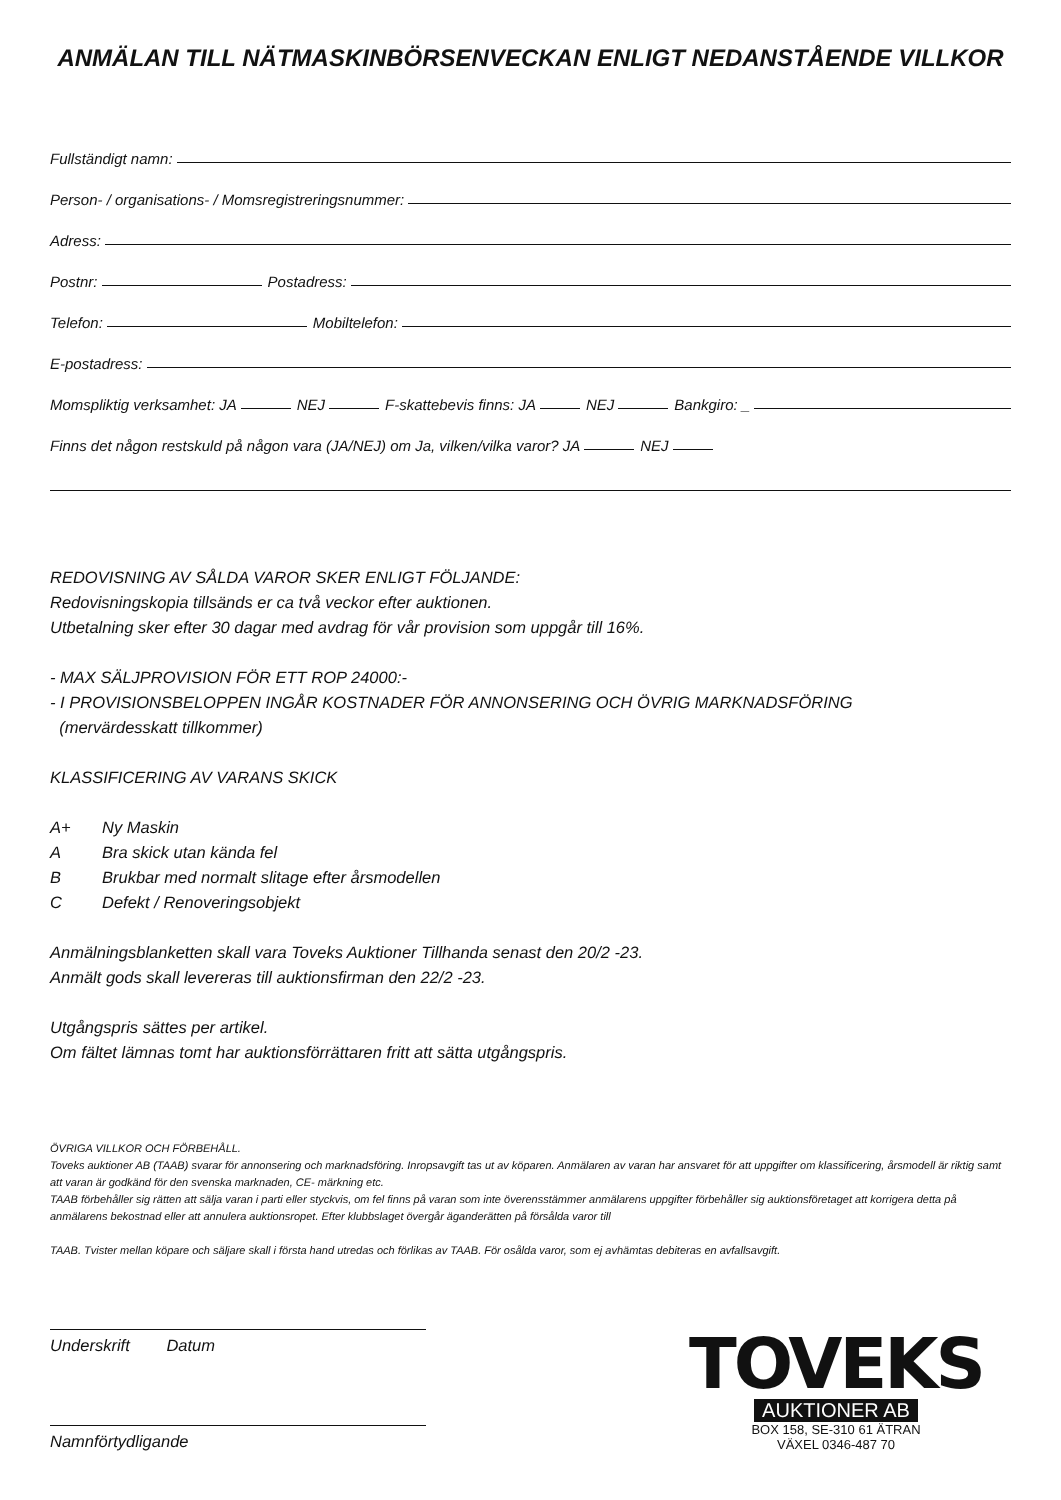ANMÄLAN TILL NÄTMASKINBÖRSENVECKAN ENLIGT NEDANSTÅENDE VILLKOR
Fullständigt namn:
Person- / organisations- / Momsregistreringsnummer:
Adress:
Postnr: Postadress:
Telefon: Mobiltelefon:
E-postadress:
Momspliktig verksamhet: JA NEJ F-skattebevis finns: JA NEJ Bankgiro: _
Finns det någon restskuld på någon vara (JA/NEJ) om Ja, vilken/vilka varor? JA NEJ
REDOVISNING AV SÅLDA VAROR SKER ENLIGT FÖLJANDE:
Redovisningskopia tillsänds er ca två veckor efter auktionen.
Utbetalning sker efter 30 dagar med avdrag för vår provision som uppgår till 16%.
- MAX SÄLJPROVISION FÖR ETT ROP 24000:-
- I PROVISIONSBELOPPEN INGÅR KOSTNADER FÖR ANNONSERING OCH ÖVRIG MARKNADSFÖRING
(mervärdesskatt tillkommer)
KLASSIFICERING AV VARANS SKICK
A+ Ny Maskin
A Bra skick utan kända fel
B Brukbar med normalt slitage efter årsmodellen
C Defekt / Renoveringsobjekt
Anmälningsblanketten skall vara Toveks Auktioner Tillhanda senast den 20/2 -23.
Anmält gods skall levereras till auktionsfirman den 22/2 -23.
Utgångspris sättes per artikel.
Om fältet lämnas tomt har auktionsförrättaren fritt att sätta utgångspris.
ÖVRIGA VILLKOR OCH FÖRBEHÅLL.
Toveks auktioner AB (TAAB) svarar för annonsering och marknadsföring. Inropsavgift tas ut av köparen. Anmälaren av varan har ansvaret för att uppgifter om klassificering, årsmodell är riktig samt att varan är godkänd för den svenska marknaden, CE- märkning etc.
TAAB förbehåller sig rätten att sälja varan i parti eller styckvis, om fel finns på varan som inte överensstämmer anmälarens uppgifter förbehåller sig auktionsföretaget att korrigera detta på anmälarens bekostnad eller att annulera auktionsropet. Efter klubbslaget övergår äganderätten på försålda varor till
TAAB. Tvister mellan köpare och säljare skall i första hand utredas och förlikas av TAAB. För osålda varor, som ej avhämtas debiteras en avfallsavgift.
Underskrift Datum
Namnförtydligande
TOVEKS
AUKTIONER AB
BOX 158, SE-310 61 ÄTRAN
VÄXEL 0346-487 70